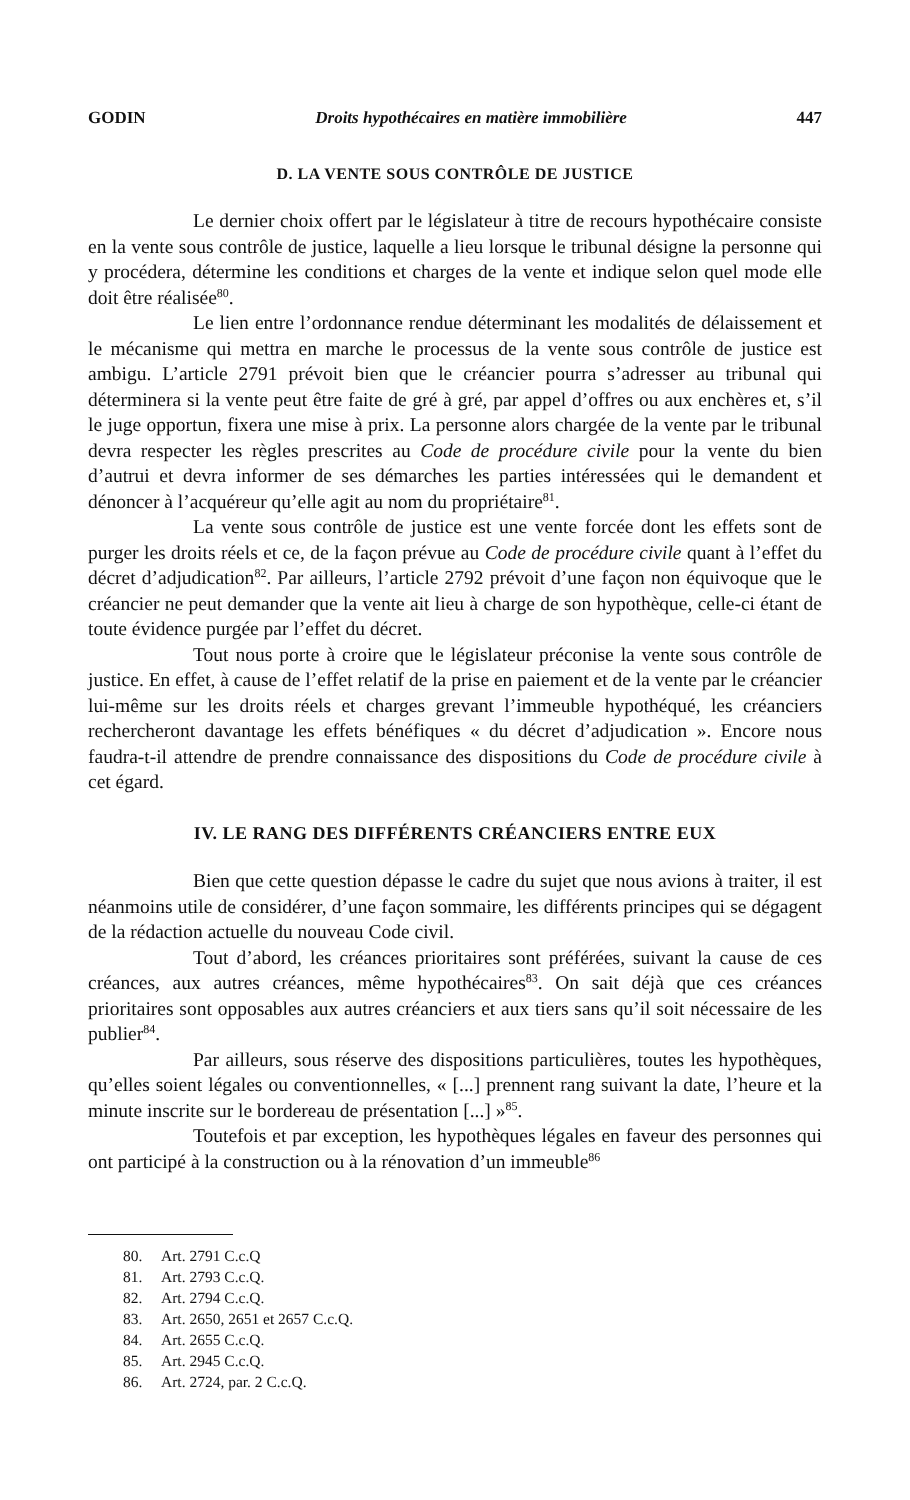GODIN Droits hypothécaires en matière immobilière 447
D. LA VENTE SOUS CONTRÔLE DE JUSTICE
Le dernier choix offert par le législateur à titre de recours hypothécaire consiste en la vente sous contrôle de justice, laquelle a lieu lorsque le tribunal désigne la personne qui y procédera, détermine les conditions et charges de la vente et indique selon quel mode elle doit être réalisée<sup>80</sup>.
Le lien entre l’ordonnance rendue déterminant les modalités de délaissement et le mécanisme qui mettra en marche le processus de la vente sous contrôle de justice est ambigu. L’article 2791 prévoit bien que le créancier pourra s’adresser au tribunal qui déterminera si la vente peut être faite de gré à gré, par appel d’offres ou aux enchères et, s’il le juge opportun, fixera une mise à prix. La personne alors chargée de la vente par le tribunal devra respecter les règles prescrites au Code de procédure civile pour la vente du bien d’autrui et devra informer de ses démarches les parties intéressées qui le demandent et dénoncer à l’acquéreur qu’elle agit au nom du propriétaire<sup>81</sup>.
La vente sous contrôle de justice est une vente forcée dont les effets sont de purger les droits réels et ce, de la façon prévue au Code de procédure civile quant à l’effet du décret d’adjudication<sup>82</sup>. Par ailleurs, l’article 2792 prévoit d’une façon non équivoque que le créancier ne peut demander que la vente ait lieu à charge de son hypothèque, celle-ci étant de toute évidence purgée par l’effet du décret.
Tout nous porte à croire que le législateur préconise la vente sous contrôle de justice. En effet, à cause de l’effet relatif de la prise en paiement et de la vente par le créancier lui-même sur les droits réels et charges grevant l’immeuble hypothéqué, les créanciers rechercheront davantage les effets bénéfiques « du décret d’adjudication ». Encore nous faudra-t-il attendre de prendre connaissance des dispositions du Code de procédure civile à cet égard.
IV. LE RANG DES DIFFÉRENTS CRÉANCIERS ENTRE EUX
Bien que cette question dépasse le cadre du sujet que nous avions à traiter, il est néanmoins utile de considérer, d’une façon sommaire, les différents principes qui se dégagent de la rédaction actuelle du nouveau Code civil.
Tout d’abord, les créances prioritaires sont préférées, suivant la cause de ces créances, aux autres créances, même hypothécaires<sup>83</sup>. On sait déjà que ces créances prioritaires sont opposables aux autres créanciers et aux tiers sans qu’il soit nécessaire de les publier<sup>84</sup>.
Par ailleurs, sous réserve des dispositions particulières, toutes les hypothèques, qu’elles soient légales ou conventionnelles, « [...] prennent rang suivant la date, l’heure et la minute inscrite sur le bordereau de présentation [...] »<sup>85</sup>.
Toutefois et par exception, les hypothèques légales en faveur des personnes qui ont participé à la construction ou à la rénovation d’un immeuble<sup>86</sup>
80. Art. 2791 C.c.Q
81. Art. 2793 C.c.Q.
82. Art. 2794 C.c.Q.
83. Art. 2650, 2651 et 2657 C.c.Q.
84. Art. 2655 C.c.Q.
85. Art. 2945 C.c.Q.
86. Art. 2724, par. 2 C.c.Q.